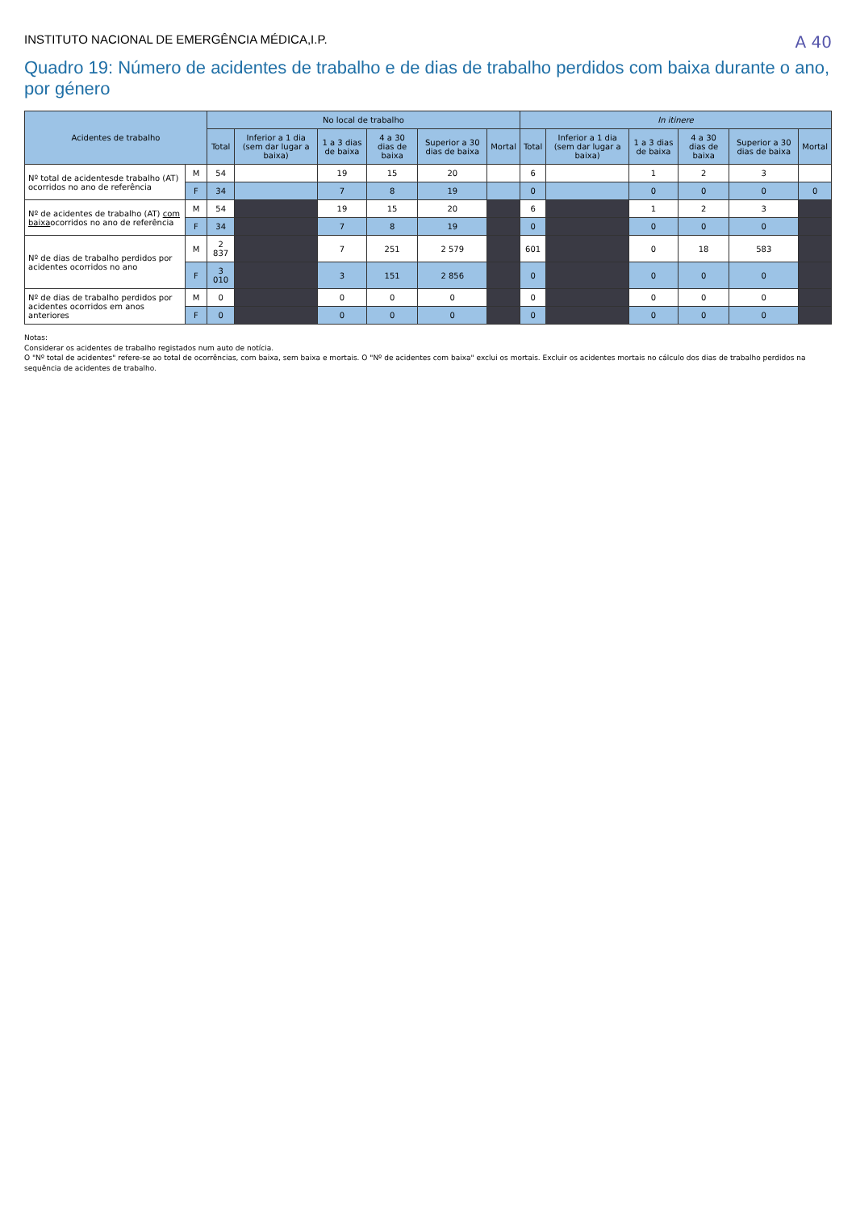A 40
INSTITUTO NACIONAL DE EMERGÊNCIA MÉDICA,I.P.
Quadro 19: Número de acidentes de trabalho e de dias de trabalho perdidos com baixa durante o ano, por género
| Acidentes de trabalho | | No local de trabalho | | | | | | In itinere | | | | | |
| --- | --- | --- | --- | --- | --- | --- | --- | --- | --- | --- | --- | --- | --- |
| | | Total | Inferior a 1 dia (sem dar lugar a baixa) | 1 a 3 dias de baixa | 4 a 30 dias de baixa | Superior a 30 dias de baixa | Mortal | Total | Inferior a 1 dia (sem dar lugar a baixa) | 1 a 3 dias de baixa | 4 a 30 dias de baixa | Superior a 30 dias de baixa | Mortal |
| Nº total de acidentesde trabalho (AT) ocorridos no ano de referência | M | 54 | | 19 | 15 | 20 | | 6 | | 1 | 2 | 3 | |
| | F | 34 | | 7 | 8 | 19 | | 0 | | 0 | 0 | 0 | 0 |
| Nº de acidentes de trabalho (AT) com baixa ocorridos no ano de referência | M | 54 | | 19 | 15 | 20 | | 6 | | 1 | 2 | 3 | |
| | F | 34 | | 7 | 8 | 19 | | 0 | | 0 | 0 | 0 | |
| Nº de dias de trabalho perdidos por acidentes ocorridos no ano | M | 2 837 | | 7 | 251 | 2 579 | | 601 | | 0 | 18 | 583 | |
| | F | 3 010 | | 3 | 151 | 2 856 | | 0 | | 0 | 0 | 0 | |
| Nº de dias de trabalho perdidos por acidentes ocorridos em anos anteriores | M | 0 | | 0 | 0 | 0 | | 0 | | 0 | 0 | 0 | |
| | F | 0 | | 0 | 0 | 0 | | 0 | | 0 | 0 | 0 | |
Notas:
Considerar os acidentes de trabalho registados num auto de notícia.
O "Nº total de acidentes" refere-se ao total de ocorrências, com baixa, sem baixa e mortais. O "Nº de acidentes com baixa" exclui os mortais. Excluir os acidentes mortais no cálculo dos dias de trabalho perdidos na sequência de acidentes de trabalho.